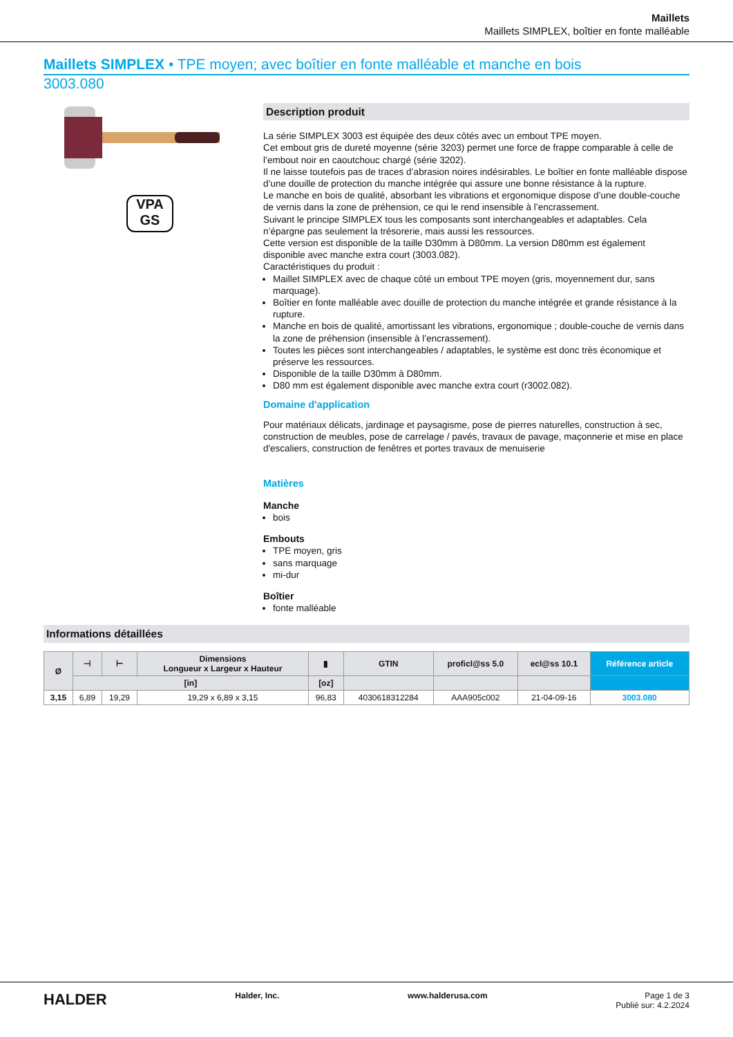Maillets
Maillets SIMPLEX, boîtier en fonte malléable
Maillets SIMPLEX • TPE moyen; avec boîtier en fonte malléable et manche en bois
3003.080
VPA
GS
Description produit
La série SIMPLEX 3003 est équipée des deux côtés avec un embout TPE moyen.
Cet embout gris de dureté moyenne (série 3203) permet une force de frappe comparable à celle de l’embout noir en caoutchouc chargé (série 3202).
Il ne laisse toutefois pas de traces d’abrasion noires indésirables. Le boîtier en fonte malléable dispose d’une douille de protection du manche intégrée qui assure une bonne résistance à la rupture.
Le manche en bois de qualité, absorbant les vibrations et ergonomique dispose d’une double-couche de vernis dans la zone de préhension, ce qui le rend insensible à l’encrassement.
Suivant le principe SIMPLEX tous les composants sont interchangeables et adaptables. Cela n’épargne pas seulement la trésorerie, mais aussi les ressources.
Cette version est disponible de la taille D30mm à D80mm. La version D80mm est également disponible avec manche extra court (3003.082).
Caractéristiques du produit :
Maillet SIMPLEX avec de chaque côté un embout TPE moyen (gris, moyennement dur, sans marquage).
Boîtier en fonte malléable avec douille de protection du manche intégrée et grande résistance à la rupture.
Manche en bois de qualité, amortissant les vibrations, ergonomique ; double-couche de vernis dans la zone de préhension (insensible à l’encrassement).
Toutes les pièces sont interchangeables / adaptables, le système est donc très économique et préserve les ressources.
Disponible de la taille D30mm à D80mm.
D80 mm est également disponible avec manche extra court (r3002.082).
Domaine d'application
Pour matériaux délicats, jardinage et paysagisme, pose de pierres naturelles, construction à sec, construction de meubles, pose de carrelage / pavés, travaux de pavage, maçonnerie et mise en place d'escaliers, construction de fenêtres et portes travaux de menuiserie
Matières
Manche
bois
Embouts
TPE moyen, gris
sans marquage
mi-dur
Boîtier
fonte malléable
Informations détaillées
| Ø | ⊣ | ⊢ | Dimensions Longueur x Largeur x Hauteur | ▮ | GTIN | proficl@ss 5.0 | ecl@ss 10.1 | Référence article |
| --- | --- | --- | --- | --- | --- | --- | --- | --- |
| | [in] | | | [oz] | | | | |
| 3,15 | 6,89 | 19,29 | 19,29 x 6,89 x 3,15 | 96,83 | 4030618312284 | AAA905c002 | 21-04-09-16 | 3003.080 |
HALDER Halder, Inc. www.halderusa.com Page 1 de 3
Publié sur: 4.2.2024